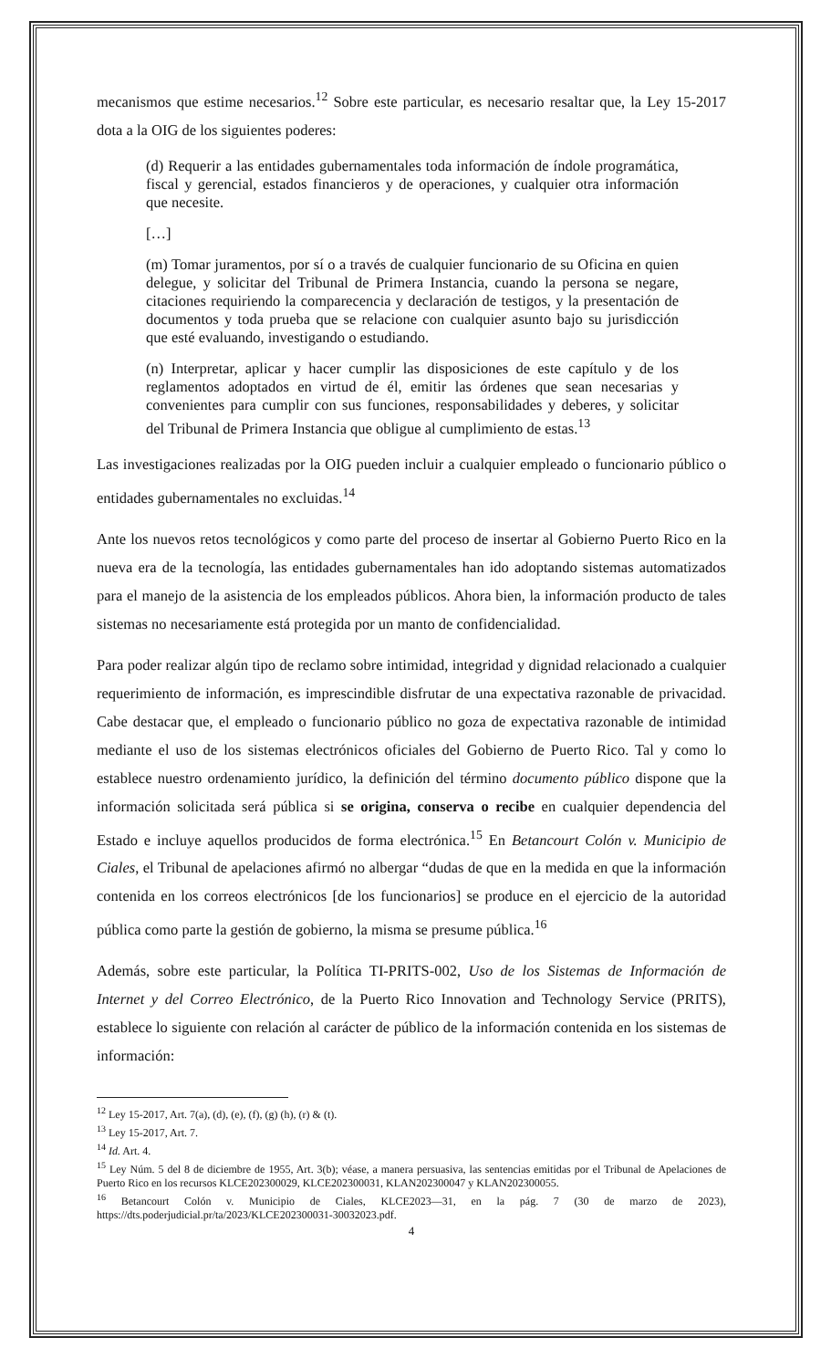mecanismos que estime necesarios.<sup>12</sup> Sobre este particular, es necesario resaltar que, la Ley 15-2017 dota a la OIG de los siguientes poderes:
(d) Requerir a las entidades gubernamentales toda información de índole programática, fiscal y gerencial, estados financieros y de operaciones, y cualquier otra información que necesite.
[…]
(m) Tomar juramentos, por sí o a través de cualquier funcionario de su Oficina en quien delegue, y solicitar del Tribunal de Primera Instancia, cuando la persona se negare, citaciones requiriendo la comparecencia y declaración de testigos, y la presentación de documentos y toda prueba que se relacione con cualquier asunto bajo su jurisdicción que esté evaluando, investigando o estudiando.
(n) Interpretar, aplicar y hacer cumplir las disposiciones de este capítulo y de los reglamentos adoptados en virtud de él, emitir las órdenes que sean necesarias y convenientes para cumplir con sus funciones, responsabilidades y deberes, y solicitar del Tribunal de Primera Instancia que obligue al cumplimiento de estas.<sup>13</sup>
Las investigaciones realizadas por la OIG pueden incluir a cualquier empleado o funcionario público o entidades gubernamentales no excluidas.<sup>14</sup>
Ante los nuevos retos tecnológicos y como parte del proceso de insertar al Gobierno Puerto Rico en la nueva era de la tecnología, las entidades gubernamentales han ido adoptando sistemas automatizados para el manejo de la asistencia de los empleados públicos. Ahora bien, la información producto de tales sistemas no necesariamente está protegida por un manto de confidencialidad.
Para poder realizar algún tipo de reclamo sobre intimidad, integridad y dignidad relacionado a cualquier requerimiento de información, es imprescindible disfrutar de una expectativa razonable de privacidad. Cabe destacar que, el empleado o funcionario público no goza de expectativa razonable de intimidad mediante el uso de los sistemas electrónicos oficiales del Gobierno de Puerto Rico. Tal y como lo establece nuestro ordenamiento jurídico, la definición del término documento público dispone que la información solicitada será pública si se origina, conserva o recibe en cualquier dependencia del Estado e incluye aquellos producidos de forma electrónica.<sup>15</sup> En Betancourt Colón v. Municipio de Ciales, el Tribunal de apelaciones afirmó no albergar “dudas de que en la medida en que la información contenida en los correos electrónicos [de los funcionarios] se produce en el ejercicio de la autoridad pública como parte la gestión de gobierno, la misma se presume pública.<sup>16</sup>
Además, sobre este particular, la Política TI-PRITS-002, Uso de los Sistemas de Información de Internet y del Correo Electrónico, de la Puerto Rico Innovation and Technology Service (PRITS), establece lo siguiente con relación al carácter de público de la información contenida en los sistemas de información:
<sup>12</sup> Ley 15-2017, Art. 7(a), (d), (e), (f), (g) (h), (r) & (t).
<sup>13</sup> Ley 15-2017, Art. 7.
<sup>14</sup> Id. Art. 4.
<sup>15</sup> Ley Núm. 5 del 8 de diciembre de 1955, Art. 3(b); véase, a manera persuasiva, las sentencias emitidas por el Tribunal de Apelaciones de Puerto Rico en los recursos KLCE202300029, KLCE202300031, KLAN202300047 y KLAN202300055.
<sup>16</sup> Betancourt Colón v. Municipio de Ciales, KLCE2023—31, en la pág. 7 (30 de marzo de 2023), https://dts.poderjudicial.pr/ta/2023/KLCE202300031-30032023.pdf.
4